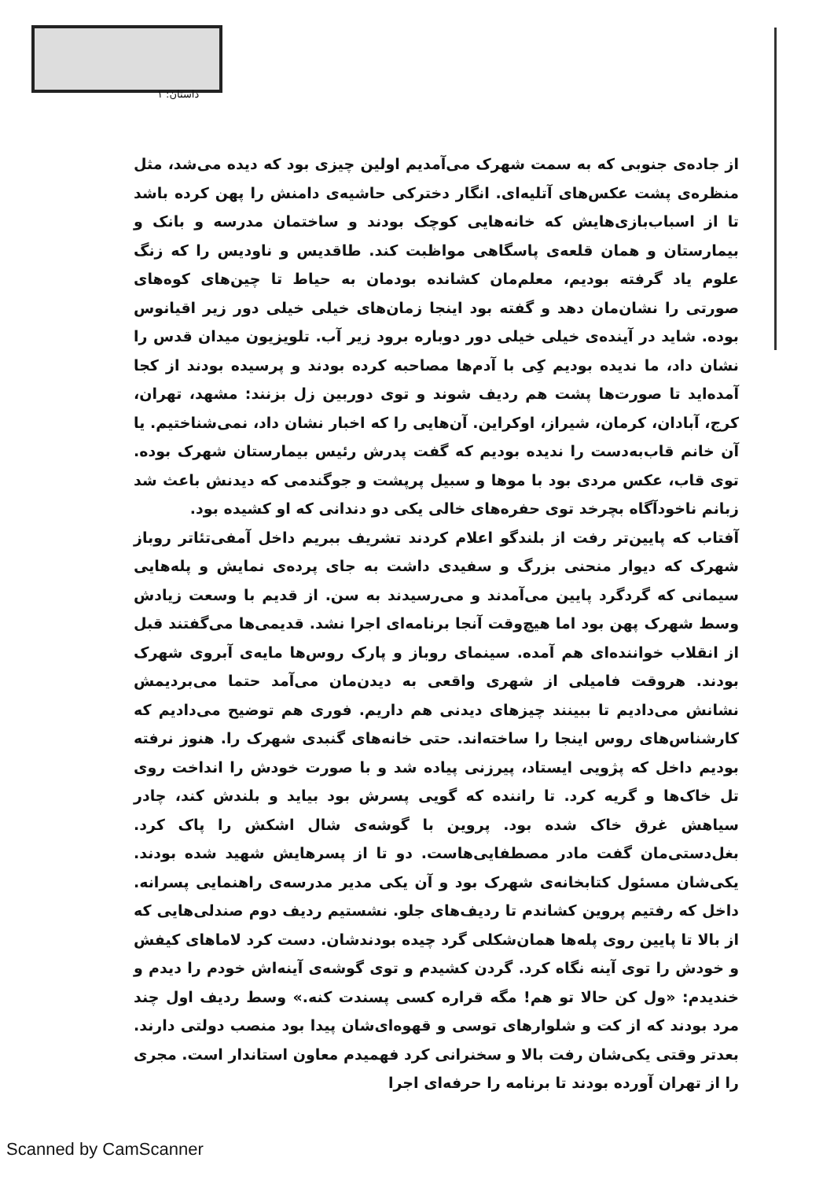داستان: ۱
از جاده‌ی جنوبی که به سمت شهرک می‌آمدیم اولین چیزی بود که دیده می‌شد، مثل منظره‌ی پشت عکس‌های آتلیه‌ای. انگار دخترکی حاشیه‌ی دامنش را پهن کرده باشد تا از اسباب‌بازی‌هایش که خانه‌هایی کوچک بودند و ساختمان مدرسه و بانک و بیمارستان و همان قلعه‌ی پاسگاهی مواظبت کند. طاقدیس و ناودیس را که زنگ علوم یاد گرفته بودیم، معلم‌مان کشانده بودمان به حیاط تا چین‌های کوه‌های صورتی را نشان‌مان دهد و گفته بود اینجا زمان‌های خیلی خیلی دور زیر اقیانوس بوده. شاید در آینده‌ی خیلی خیلی دور دوباره برود زیر آب. تلویزیون میدان قدس را نشان داد، ما ندیده بودیم کِی با آدم‌ها مصاحبه کرده بودند و پرسیده بودند از کجا آمده‌اید تا صورت‌ها پشت هم ردیف شوند و توی دوربین زل بزنند: مشهد، تهران، کرج، آبادان، کرمان، شیراز، اوکراین. آن‌هایی را که اخبار نشان داد، نمی‌شناختیم. یا آن خانم قاب‌به‌دست را ندیده بودیم که گفت پدرش رئیس بیمارستان شهرک بوده. توی قاب، عکس مردی بود با موها و سبیل پرپشت و جوگندمی که دیدنش باعث شد زبانم ناخودآگاه بچرخد توی حفره‌های خالی یکی دو دندانی که او کشیده بود.
آفتاب که پایین‌تر رفت از بلندگو اعلام کردند تشریف ببریم داخل آمفی‌تئاتر روباز شهرک که دیوار منحنی بزرگ و سفیدی داشت به جای پرده‌ی نمایش و پله‌هایی سیمانی که گردگرد پایین می‌آمدند و می‌رسیدند به سن. از قدیم با وسعت زیادش وسط شهرک پهن بود اما هیچ‌وقت آنجا برنامه‌ای اجرا نشد. قدیمی‌ها می‌گفتند قبل از انقلاب خواننده‌ای هم آمده. سینمای روباز و پارک روس‌ها مایه‌ی آبروی شهرک بودند. هروقت فامیلی از شهری واقعی به دیدن‌مان می‌آمد حتما می‌بردیمش نشانش می‌دادیم تا ببینند چیزهای دیدنی هم داریم. فوری هم توضیح می‌دادیم که کارشناس‌های روس اینجا را ساخته‌اند. حتی خانه‌های گنبدی شهرک را. هنوز نرفته بودیم داخل که پژویی ایستاد، پیرزنی پیاده شد و با صورت خودش را انداخت روی تل خاک‌ها و گریه کرد. تا راننده که گویی پسرش بود بیاید و بلندش کند، چادر سیاهش غرق خاک شده بود. پروین با گوشه‌ی شال اشکش را پاک کرد. بغل‌دستی‌مان گفت مادر مصطفایی‌هاست. دو تا از پسرهایش شهید شده بودند. یکی‌شان مسئول کتابخانه‌ی شهرک بود و آن یکی مدیر مدرسه‌ی راهنمایی پسرانه. داخل که رفتیم پروین کشاندم تا ردیف‌های جلو. نشستیم ردیف دوم صندلی‌هایی که از بالا تا پایین روی پله‌ها همان‌شکلی گرد چیده بودندشان. دست کرد لاماهای کیفش و خودش را توی آینه نگاه کرد. گردن کشیدم و توی گوشه‌ی آینه‌اش خودم را دیدم و خندیدم: «ول کن حالا تو هم! مگه قراره کسی پسندت کنه.» وسط ردیف اول چند مرد بودند که از کت و شلوارهای توسی و قهوه‌ای‌شان پیدا بود منصب دولتی دارند. بعدتر وقتی یکی‌شان رفت بالا و سخنرانی کرد فهمیدم معاون استاندار است. مجری را از تهران آورده بودند تا برنامه را حرفه‌ای اجرا
Scanned by CamScanner